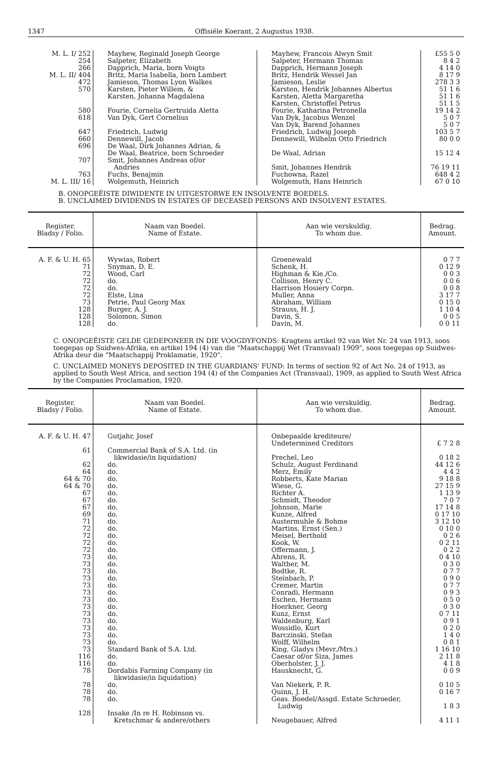1347 Offisiële Koerant, 2 Augustus 1938.
| M. L. I/ 252 | Mayhew, Reginald Joseph George | Mayhew, Francois Alwyn Smit | £55 5 0 |
| 254 | Salpeter, Elizabeth | Salpeter, Hermann Thomas | 8 4 2 |
| 266 | Dapprich, Maria, born Voigts | Dapprich, Hermann Joseph | 4 14 0 |
| M. L. II/ 404 | Britz, Maria Isabella, born Lambert | Britz, Hendrik Wessel Jan | 8 17 9 |
| 472 | Jamieson, Thomas Lyon Walkes | Jamieson, Leslie | 278 3 3 |
| 570 | Karsten, Pieter Willem, & Karsten, Johanna Magdalena | Karsten, Hendrik Johannes Albertus Karsten, Aletta Margaretha Karsten, Christoffel Petrus | 51 1 6 51 1 6 51 1 5 |
| 580 | Fourie, Cornelia Gertruida Aletta | Fourie, Katharina Petronella | 19 14 2 |
| 618 | Van Dyk, Gert Cornelius | Van Dyk, Jacobus Wenzel Van Dyk, Barend Johannes | 5 0 7 5 0 7 |
| 647 | Friedrich, Ludwig | Friedrich, Ludwig Joseph | 103 5 7 |
| 660 | Dennewill, Jacob | Dennewill, Wilhelm Otto Friedrich | 80 0 0 |
| 696 | De Waal, Dirk Johannes Adrian, & De Waal, Beatrice, born Schroeder | De Waal, Adrian | 15 12 4 |
| 707 | Smit, Johannes Andreas of/or Andries | Smit, Johannes Hendrik | 76 19 11 |
| 763 | Fuchs, Benajmin | Fuchowna, Razel | 648 4 2 |
| M. L. III/ 16 | Wolgemuth, Heinrich | Wolgemuth, Hans Heinrich | 67 0 10 |
B. ONOPGEËISTE DIWIDENTE IN UITGESTORWE EN INSOLVENTE BOEDELS.
B. UNCLAIMED DIVIDENDS IN ESTATES OF DECEASED PERSONS AND INSOLVENT ESTATES.
| Register. Bladsy / Folio. | Naam van Boedel. Name of Estate. | Aan wie verskuldig. To whom due. | Bedrag. Amount. |
| --- | --- | --- | --- |
| A. F. & U. H. 65 | Wywias, Robert | Groenewald | 0 7 7 |
| 71 | Snyman, D. E. | Schenk, H. | 0 12 9 |
| 72 | Wood, Carl | Highman & Kie./Co. | 0 0 3 |
| 72 | do. | Collison, Henry C. | 0 0 6 |
| 72 | do. | Harrison Hosiery Corpn. | 0 0 8 |
| 72 | Elste, Lina | Muller, Anna | 3 17 7 |
| 73 | Petrie, Paul Georg Max | Abraham, William | 0 15 0 |
| 128 | Burger, A. J. | Strauss, H. J. | 1 10 4 |
| 128 | Solomon, Simon | Davin, S. | 0 0 5 |
| 128 | do. | Davin, M. | 0 0 11 |
C. ONOPGEËISTE GELDE GEDEPONEER IN DIE VOOGDYFONDS: Kragtens artikel 92 van Wet Nr. 24 van 1913, soos toegepas op Suidwes-Afrika, en artikel 194 (4) van die "Maatschappij Wet (Transvaal) 1909", soos toegepas op Suidwes-Afrika deur die "Maatschappij Proklamatie, 1920".
C. UNCLAIMED MONEYS DEPOSITED IN THE GUARDIANS' FUND: In terms of section 92 of Act No. 24 of 1913, as applied to South West Africa, and section 194 (4) of the Companies Act (Transvaal), 1909, as applied to South West Africa by the Companies Proclamation, 1920.
| Register. Bladsy / Folio. | Naam van Boedel. Name of Estate. | Aan wie verskuldig. To whom due. | Bedrag. Amount. |
| --- | --- | --- | --- |
| A. F. & U. H. 47 | Gutjahr, Josef | Onbepaalde krediteure/ Undetermined Creditors | £ 7 2 8 |
| 61 | Commercial Bank of S.A. Ltd. (in likwidasie/in liquidation) | Prechel, Leo | 0 18 2 |
| 62 | do. | Schulz, August Ferdinand | 44 12 6 |
| 64 | do. | Merz, Emily | 4 4 2 |
| 64 & 70 | do. | Robberts, Kate Marian | 9 18 8 |
| 64 & 70 | do. | Wiese, G. | 27 15 9 |
| 67 | do. | Richter A. | 1 13 9 |
| 67 | do. | Schmidt, Theodor | 7 0 7 |
| 67 | do. | Johnson, Marie | 17 14 8 |
| 69 | do. | Kunze, Alfred | 0 17 10 |
| 71 | do. | Austermuhle & Bohme | 3 12 10 |
| 72 | do. | Martins, Ernst (Sen.) | 0 10 0 |
| 72 | do. | Meisel, Berthold | 0 2 6 |
| 72 | do. | Kook, W. | 0 2 11 |
| 72 | do. | Offermann, J. | 0 2 2 |
| 73 | do. | Ahrens, R. | 0 4 10 |
| 73 | do. | Walther, M. | 0 3 0 |
| 73 | do. | Bodtke, R. | 0 7 7 |
| 73 | do. | Steinbach, P. | 0 9 0 |
| 73 | do. | Cremer, Martin | 0 7 7 |
| 73 | do. | Conradi, Hermann | 0 9 3 |
| 73 | do. | Eschen, Hermann | 0 5 0 |
| 73 | do. | Hoerkner, Georg | 0 3 0 |
| 73 | do. | Kunz, Ernst | 0 7 11 |
| 73 | do. | Waldenburg, Karl | 0 9 1 |
| 73 | do. | Wossidlo, Kurt | 0 2 0 |
| 73 | do. | Barczinski, Stefan | 1 4 0 |
| 73 | do. | Wolff, Wilhelm | 0 8 1 |
| 73 | Standard Bank of S.A. Ltd. | King, Gladys (Mevr./Mrs.) | 1 16 10 |
| 116 | do. | Caesar of/or Siza, James | 2 11 8 |
| 116 | do. | Oberholster, J. J. | 4 1 8 |
| 78 | Dordabis Farming Company (in likwidasie/in liquidation) | Hausknecht, G. | 0 0 9 |
| 78 | do. | Van Niekerk, P. R. | 0 10 5 |
| 78 | do. | Quinn, J. H. | 0 16 7 |
| 78 | do. | Geas. Boedel/Assgd. Estate Schroeder, Ludwig | 1 8 3 |
| 128 | Insake /In re H. Robinson vs. Kretschmar & andere/others | Neugebauer, Alfred | 4 11 1 |